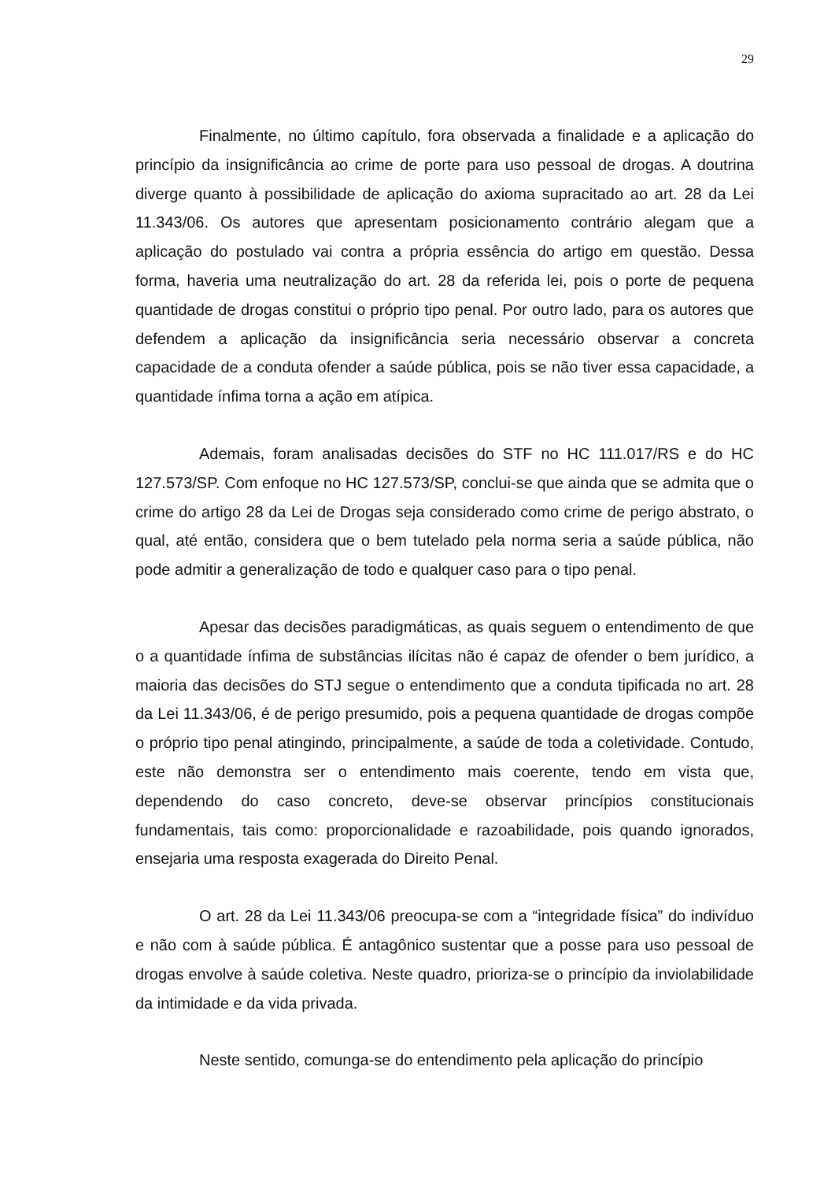29
Finalmente, no último capítulo, fora observada a finalidade e a aplicação do princípio da insignificância ao crime de porte para uso pessoal de drogas. A doutrina diverge quanto à possibilidade de aplicação do axioma supracitado ao art. 28 da Lei 11.343/06. Os autores que apresentam posicionamento contrário alegam que a aplicação do postulado vai contra a própria essência do artigo em questão. Dessa forma, haveria uma neutralização do art. 28 da referida lei, pois o porte de pequena quantidade de drogas constitui o próprio tipo penal. Por outro lado, para os autores que defendem a aplicação da insignificância seria necessário observar a concreta capacidade de a conduta ofender a saúde pública, pois se não tiver essa capacidade, a quantidade ínfima torna a ação em atípica.
Ademais, foram analisadas decisões do STF no HC 111.017/RS e do HC 127.573/SP. Com enfoque no HC 127.573/SP, conclui-se que ainda que se admita que o crime do artigo 28 da Lei de Drogas seja considerado como crime de perigo abstrato, o qual, até então, considera que o bem tutelado pela norma seria a saúde pública, não pode admitir a generalização de todo e qualquer caso para o tipo penal.
Apesar das decisões paradigmáticas, as quais seguem o entendimento de que o a quantidade ínfima de substâncias ilícitas não é capaz de ofender o bem jurídico, a maioria das decisões do STJ segue o entendimento que a conduta tipificada no art. 28 da Lei 11.343/06, é de perigo presumido, pois a pequena quantidade de drogas compõe o próprio tipo penal atingindo, principalmente, a saúde de toda a coletividade. Contudo, este não demonstra ser o entendimento mais coerente, tendo em vista que, dependendo do caso concreto, deve-se observar princípios constitucionais fundamentais, tais como: proporcionalidade e razoabilidade, pois quando ignorados, ensejaria uma resposta exagerada do Direito Penal.
O art. 28 da Lei 11.343/06 preocupa-se com a “integridade física” do indivíduo e não com à saúde pública. É antagônico sustentar que a posse para uso pessoal de drogas envolve à saúde coletiva. Neste quadro, prioriza-se o princípio da inviolabilidade da intimidade e da vida privada.
Neste sentido, comunga-se do entendimento pela aplicação do princípio